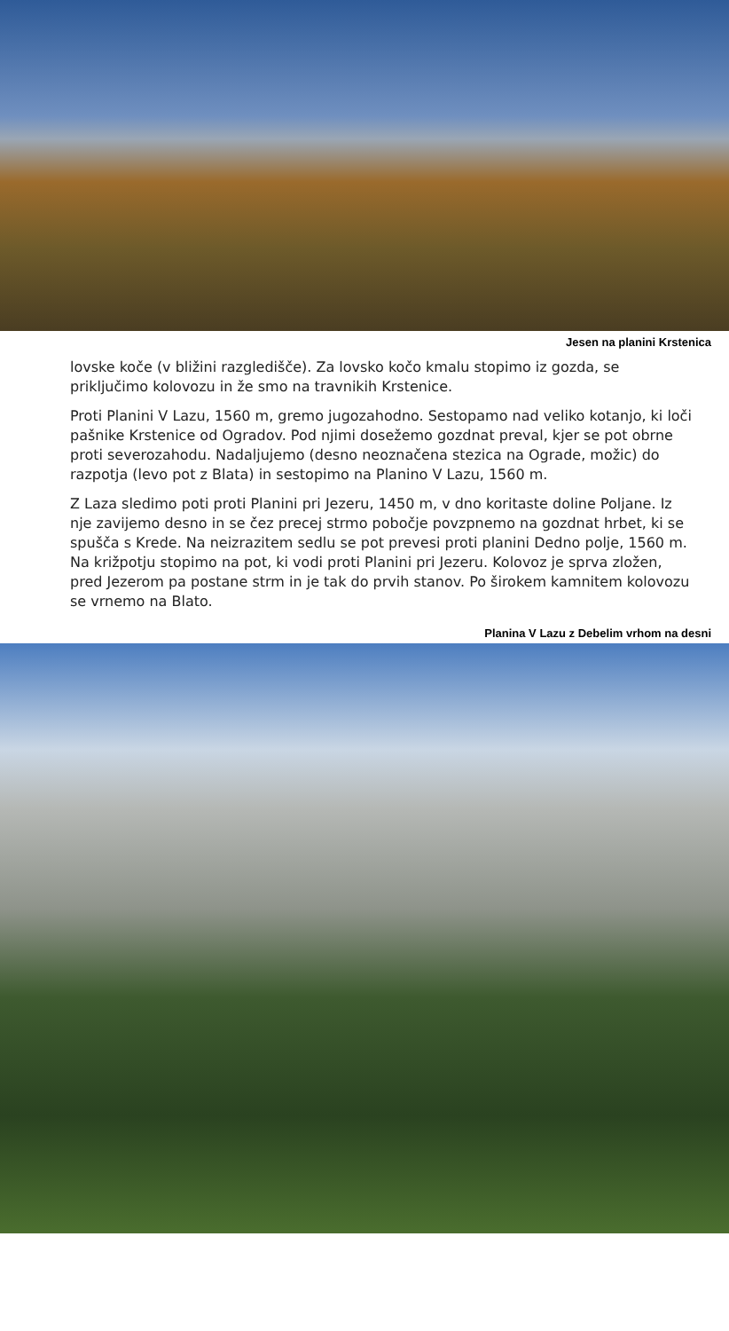Jesen na planini Krstenica
lovske koče (v bližini razgledišče). Za lovsko kočo kmalu stopimo iz gozda, se priključimo kolovozu in že smo na travnikih Krstenice.
Proti Planini V Lazu, 1560 m, gremo jugozahodno. Sestopamo nad veliko kotanjo, ki loči pašnike Krstenice od Ogradov. Pod njimi dosežemo gozdnat preval, kjer se pot obrne proti severozahodu. Nadaljujemo (desno neoznačena stezica na Ograde, možic) do razpotja (levo pot z Blata) in sestopimo na Planino V Lazu, 1560 m.
Z Laza sledimo poti proti Planini pri Jezeru, 1450 m, v dno koritaste doline Poljane. Iz nje zavijemo desno in se čez precej strmo pobočje povzpnemo na gozdnat hrbet, ki se spušča s Krede. Na neizrazitem sedlu se pot prevesi proti planini Dedno polje, 1560 m. Na križpotju stopimo na pot, ki vodi proti Planini pri Jezeru. Kolovoz je sprva zložen, pred Jezerom pa postane strm in je tak do prvih stanov. Po širokem kamnitem kolovozu se vrnemo na Blato.
Planina V Lazu z Debelim vrhom na desni